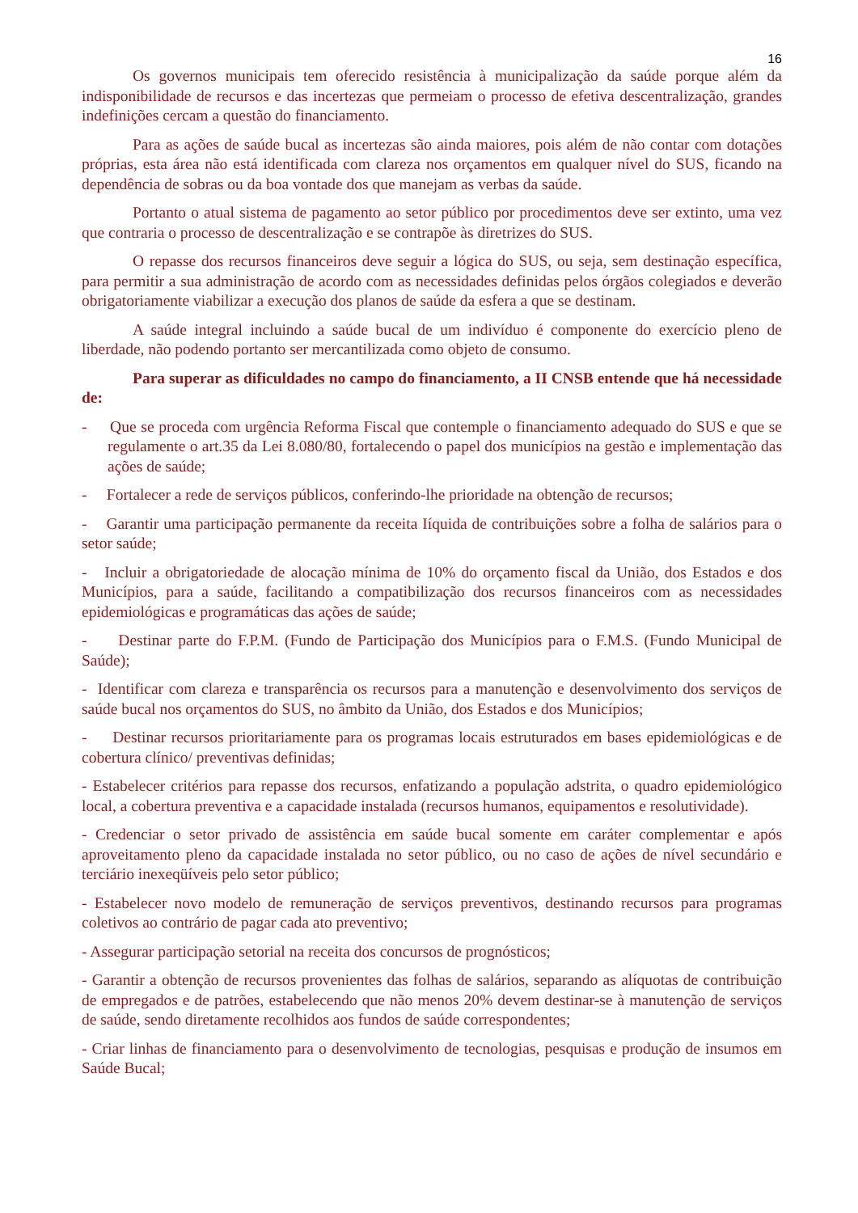16
Os governos municipais tem oferecido resistência à municipalização da saúde porque além da indisponibilidade de recursos e das incertezas que permeiam o processo de efetiva descentralização, grandes indefinições cercam a questão do financiamento.
Para as ações de saúde bucal as incertezas são ainda maiores, pois além de não contar com dotações próprias, esta área não está identificada com clareza nos orçamentos em qualquer nível do SUS, ficando na dependência de sobras ou da boa vontade dos que manejam as verbas da saúde.
Portanto o atual sistema de pagamento ao setor público por procedimentos deve ser extinto, uma vez que contraria o processo de descentralização e se contrapõe às diretrizes do SUS.
O repasse dos recursos financeiros deve seguir a lógica do SUS, ou seja, sem destinação específica, para permitir a sua administração de acordo com as necessidades definidas pelos órgãos colegiados e deverão obrigatoriamente viabilizar a execução dos planos de saúde da esfera a que se destinam.
A saúde integral incluindo a saúde bucal de um indivíduo é componente do exercício pleno de liberdade, não podendo portanto ser mercantilizada como objeto de consumo.
Para superar as dificuldades no campo do financiamento, a II CNSB entende que há necessidade de:
- Que se proceda com urgência Reforma Fiscal que contemple o financiamento adequado do SUS e que se regulamente o art.35 da Lei 8.080/80, fortalecendo o papel dos municípios na gestão e implementação das ações de saúde;
- Fortalecer a rede de serviços públicos, conferindo-lhe prioridade na obtenção de recursos;
- Garantir uma participação permanente da receita Iíquida de contribuições sobre a folha de salários para o setor saúde;
- Incluir a obrigatoriedade de alocação mínima de 10% do orçamento fiscal da União, dos Estados e dos Municípios, para a saúde, facilitando a compatibilização dos recursos financeiros com as necessidades epidemiológicas e programáticas das ações de saúde;
- Destinar parte do F.P.M. (Fundo de Participação dos Municípios para o F.M.S. (Fundo Municipal de Saúde);
- Identificar com clareza e transparência os recursos para a manutenção e desenvolvimento dos serviços de saúde bucal nos orçamentos do SUS, no âmbito da União, dos Estados e dos Municípios;
- Destinar recursos prioritariamente para os programas locais estruturados em bases epidemiológicas e de cobertura clínico/ preventivas definidas;
- Estabelecer critérios para repasse dos recursos, enfatizando a população adstrita, o quadro epidemiológico local, a cobertura preventiva e a capacidade instalada (recursos humanos, equipamentos e resolutividade).
- Credenciar o setor privado de assistência em saúde bucal somente em caráter complementar e após aproveitamento pleno da capacidade instalada no setor público, ou no caso de ações de nível secundário e terciário inexeqüíveis pelo setor público;
- Estabelecer novo modelo de remuneração de serviços preventivos, destinando recursos para programas coletivos ao contrário de pagar cada ato preventivo;
- Assegurar participação setorial na receita dos concursos de prognósticos;
- Garantir a obtenção de recursos provenientes das folhas de salários, separando as alíquotas de contribuição de empregados e de patrões, estabelecendo que não menos 20% devem destinar-se à manutenção de serviços de saúde, sendo diretamente recolhidos aos fundos de saúde correspondentes;
- Criar linhas de financiamento para o desenvolvimento de tecnologias, pesquisas e produção de insumos em Saúde Bucal;